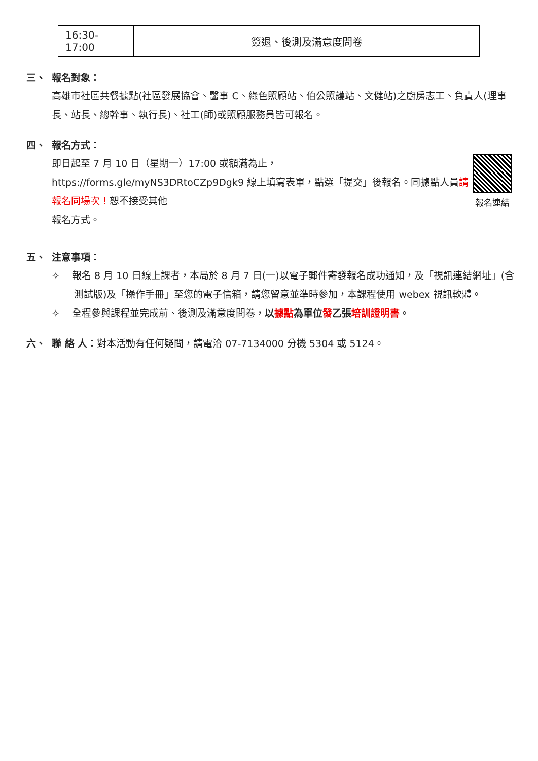| 16:30-17:00 | 簽退、後測及滿意度問卷 |
三、 報名對象：
高雄市社區共餐據點(社區發展協會、醫事 C、綠色照顧站、伯公照護站、文健站)之廚房志工、負責人(理事長、站長、總幹事、執行長)、社工(師)或照顧服務員皆可報名。
四、 報名方式：
報名連結
即日起至 7 月 10 日（星期一）17:00 或額滿為止，
https://forms.gle/myNS3DRtoCZp9Dgk9 線上填寫表單，點選「提交」後報名。同據點人員請報名同場次！恕不接受其他
報名方式。
五、 注意事項：
✧ 報名 8 月 10 日線上課者，本局於 8 月 7 日(一)以電子郵件寄發報名成功通知，及「視訊連結網址」(含測試版)及「操作手冊」至您的電子信箱，請您留意並準時參加，本課程使用 webex 視訊軟體。
✧ 全程參與課程並完成前、後測及滿意度問卷，以據點為單位發乙張培訓證明書。
六、 聯 絡 人：對本活動有任何疑問，請電洽 07-7134000 分機 5304 或 5124。